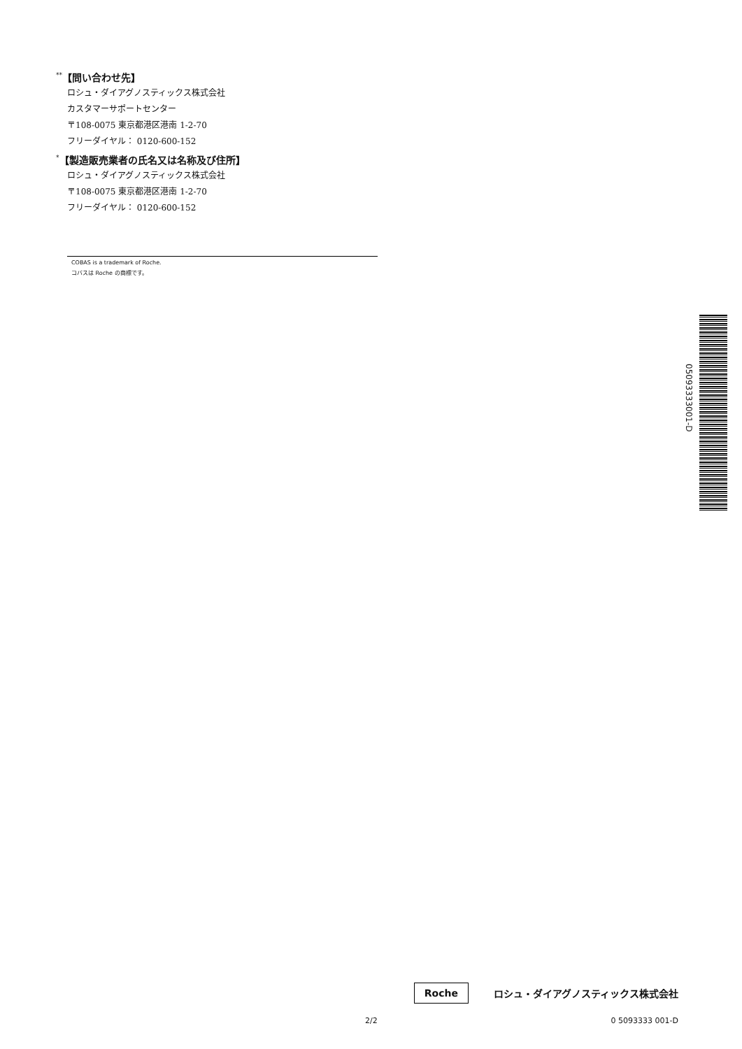<sup>**</sup>【問い合わせ先】
ロシュ・ダイアグノスティックス株式会社
カスタマーサポートセンター
〒108-0075 東京都港区港南 1-2-70
フリーダイヤル： 0120-600-152
<sup>*</sup>【製造販売業者の氏名又は名称及び住所】
ロシュ・ダイアグノスティックス株式会社
〒108-0075 東京都港区港南 1-2-70
フリーダイヤル： 0120-600-152
COBAS is a trademark of Roche.
コバスは Roche の商標です。
05093333001-D
Roche ロシュ・ダイアグノスティックス株式会社
2/2 0 5093333 001-D